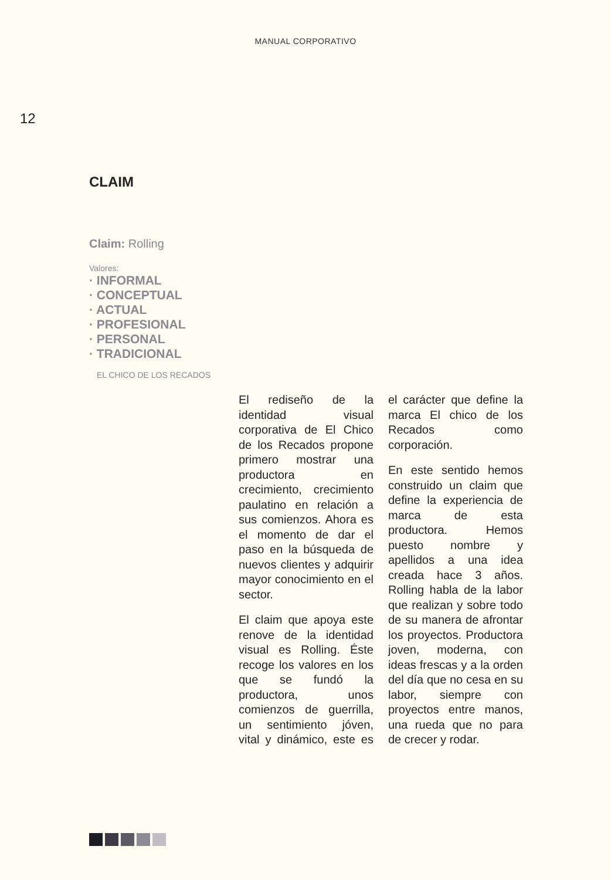MANUAL CORPORATIVO
12
CLAIM
Claim: Rolling
Valores:
· INFORMAL
· CONCEPTUAL
· ACTUAL
· PROFESIONAL
· PERSONAL
· TRADICIONAL
EL CHICO DE LOS RECADOS
El rediseño de la identidad visual corporativa de El Chico de los Recados propone primero mostrar una productora en crecimiento, crecimiento paulatino en relación a sus comienzos. Ahora es el momento de dar el paso en la búsqueda de nuevos clientes y adquirir mayor conocimiento en el sector.
El claim que apoya este renove de la identidad visual es Rolling. Éste recoge los valores en los que se fundó la productora, unos comienzos de guerrilla, un sentimiento jóven, vital y dinámico, este es el carácter que define la marca El chico de los Recados como corporación.
En este sentido hemos construido un claim que define la experiencia de marca de esta productora. Hemos puesto nombre y apellidos a una idea creada hace 3 años. Rolling habla de la labor que realizan y sobre todo de su manera de afrontar los proyectos. Productora joven, moderna, con ideas frescas y a la orden del día que no cesa en su labor, siempre con proyectos entre manos, una rueda que no para de crecer y rodar.